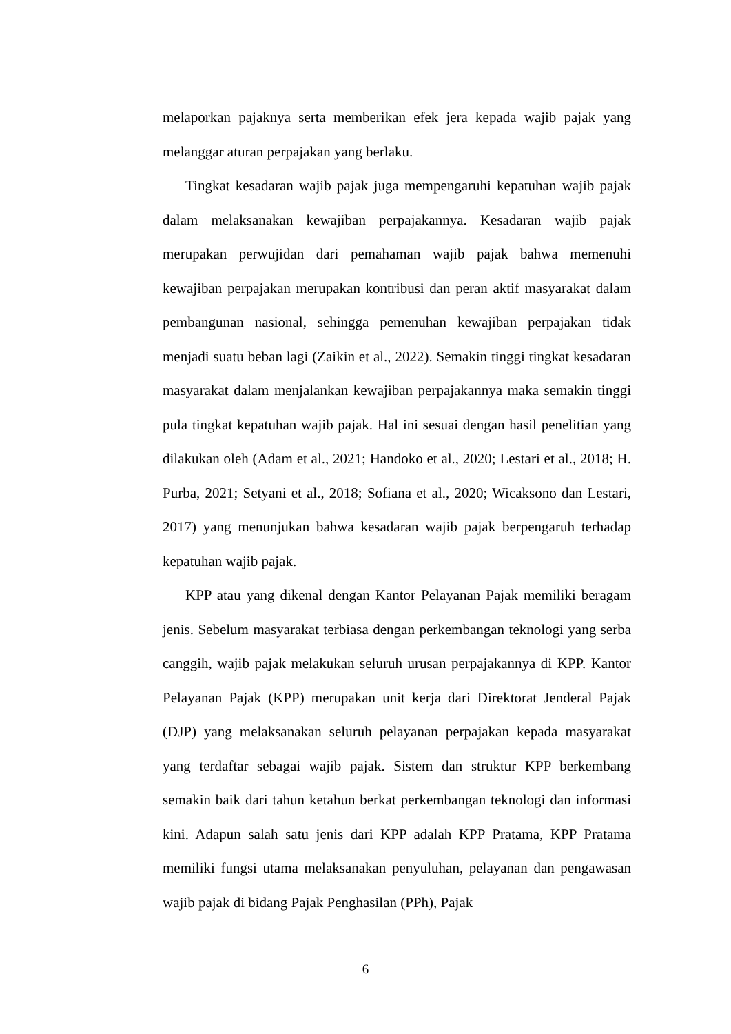melaporkan pajaknya serta memberikan efek jera kepada wajib pajak yang melanggar aturan perpajakan yang berlaku.
Tingkat kesadaran wajib pajak juga mempengaruhi kepatuhan wajib pajak dalam melaksanakan kewajiban perpajakannya. Kesadaran wajib pajak merupakan perwujidan dari pemahaman wajib pajak bahwa memenuhi kewajiban perpajakan merupakan kontribusi dan peran aktif masyarakat dalam pembangunan nasional, sehingga pemenuhan kewajiban perpajakan tidak menjadi suatu beban lagi (Zaikin et al., 2022). Semakin tinggi tingkat kesadaran masyarakat dalam menjalankan kewajiban perpajakannya maka semakin tinggi pula tingkat kepatuhan wajib pajak. Hal ini sesuai dengan hasil penelitian yang dilakukan oleh (Adam et al., 2021; Handoko et al., 2020; Lestari et al., 2018; H. Purba, 2021; Setyani et al., 2018; Sofiana et al., 2020; Wicaksono dan Lestari, 2017) yang menunjukan bahwa kesadaran wajib pajak berpengaruh terhadap kepatuhan wajib pajak.
KPP atau yang dikenal dengan Kantor Pelayanan Pajak memiliki beragam jenis. Sebelum masyarakat terbiasa dengan perkembangan teknologi yang serba canggih, wajib pajak melakukan seluruh urusan perpajakannya di KPP. Kantor Pelayanan Pajak (KPP) merupakan unit kerja dari Direktorat Jenderal Pajak (DJP) yang melaksanakan seluruh pelayanan perpajakan kepada masyarakat yang terdaftar sebagai wajib pajak. Sistem dan struktur KPP berkembang semakin baik dari tahun ketahun berkat perkembangan teknologi dan informasi kini. Adapun salah satu jenis dari KPP adalah KPP Pratama, KPP Pratama memiliki fungsi utama melaksanakan penyuluhan, pelayanan dan pengawasan wajib pajak di bidang Pajak Penghasilan (PPh), Pajak
6